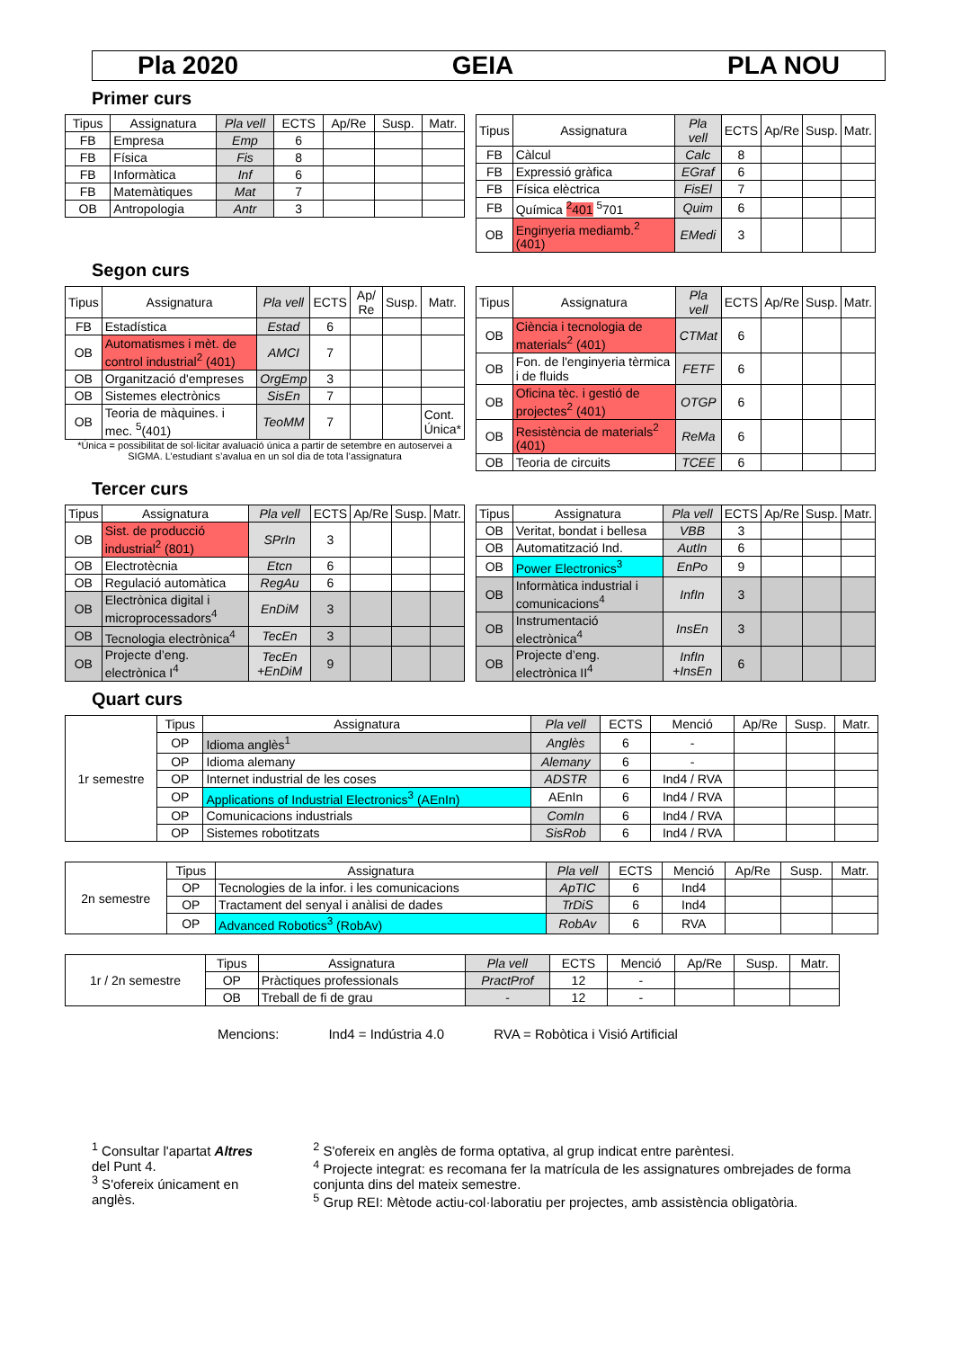Pla 2020 GEIA PLA NOU
Primer curs
| Tipus | Assignatura | Pla vell | ECTS | Ap/Re | Susp. | Matr. |
| --- | --- | --- | --- | --- | --- | --- |
| FB | Empresa | Emp | 6 | | | |
| FB | Física | Fis | 8 | | | |
| FB | Informàtica | Inf | 6 | | | |
| FB | Matemàtiques | Mat | 7 | | | |
| OB | Antropologia | Antr | 3 | | | |
| Tipus | Assignatura | Pla vell | ECTS | Ap/Re | Susp. | Matr. |
| --- | --- | --- | --- | --- | --- | --- |
| FB | Càlcul | Calc | 8 | | | |
| FB | Expressió gràfica | EGraf | 6 | | | |
| FB | Física elèctrica | FisEl | 7 | | | |
| FB | Química <sup>2</sup>401 <sup>5</sup>701 | Quim | 6 | | | |
| OB | Enginyeria mediamb.<sup>2</sup> (401) | EMedi | 3 | | | |
Segon curs
| Tipus | Assignatura | Pla vell | ECTS | Ap/ Re | Susp. | Matr. |
| --- | --- | --- | --- | --- | --- | --- |
| FB | Estadística | Estad | 6 | | | |
| OB | Automatismes i mèt. de control industrial<sup>2</sup> (401) | AMCI | 7 | | | |
| OB | Organització d'empreses | OrgEmp | 3 | | | |
| OB | Sistemes electrònics | SisEn | 7 | | | |
| OB | Teoria de màquines. i mec. <sup>5</sup>(401) | TeoMM | 7 | | | Cont. Única* |
*Única = possibilitat de sol·licitar avaluació única a partir de setembre en autoservei a SIGMA. L’estudiant s’avalua en un sol dia de tota l’assignatura
| Tipus | Assignatura | Pla vell | ECTS | Ap/Re | Susp. | Matr. |
| --- | --- | --- | --- | --- | --- | --- |
| OB | Ciència i tecnologia de materials<sup>2</sup> (401) | CTMat | 6 | | | |
| OB | Fon. de l'enginyeria tèrmica i de fluids | FETF | 6 | | | |
| OB | Oficina tèc. i gestió de projectes<sup>2</sup> (401) | OTGP | 6 | | | |
| OB | Resistència de materials<sup>2</sup> (401) | ReMa | 6 | | | |
| OB | Teoria de circuits | TCEE | 6 | | | |
Tercer curs
| Tipus | Assignatura | Pla vell | ECTS | Ap/Re | Susp. | Matr. |
| --- | --- | --- | --- | --- | --- | --- |
| OB | Sist. de producció industrial<sup>2</sup> (801) | SPrIn | 3 | | | |
| OB | Electrotècnia | Etcn | 6 | | | |
| OB | Regulació automàtica | RegAu | 6 | | | |
| OB | Electrònica digital i microprocessadors<sup>4</sup> | EnDiM | 3 | | | |
| OB | Tecnologia electrònica<sup>4</sup> | TecEn | 3 | | | |
| OB | Projecte d’eng. electrònica I<sup>4</sup> | TecEn +EnDiM | 9 | | | |
| Tipus | Assignatura | Pla vell | ECTS | Ap/Re | Susp. | Matr. |
| --- | --- | --- | --- | --- | --- | --- |
| OB | Veritat, bondat i bellesa | VBB | 3 | | | |
| OB | Automatització Ind. | AutIn | 6 | | | |
| OB | Power Electronics<sup>3</sup> | EnPo | 9 | | | |
| OB | Informàtica industrial i comunicacions<sup>4</sup> | InfIn | 3 | | | |
| OB | Instrumentació electrònica<sup>4</sup> | InsEn | 3 | | | |
| OB | Projecte d’eng. electrònica II<sup>4</sup> | InfIn +InsEn | 6 | | | |
Quart curs
| 1r semestre | Tipus | Assignatura | Pla vell | ECTS | Menció | Ap/Re | Susp. | Matr. |
| | OP | Idioma anglès<sup>1</sup> | Anglès | 6 | - | | | |
| | OP | Idioma alemany | Alemany | 6 | - | | | |
| | OP | Internet industrial de les coses | ADSTR | 6 | Ind4 / RVA | | | |
| | OP | Applications of Industrial Electronics<sup>3</sup> (AEnIn) | AEnIn | 6 | Ind4 / RVA | | | |
| | OP | Comunicacions industrials | ComIn | 6 | Ind4 / RVA | | | |
| | OP | Sistemes robotitzats | SisRob | 6 | Ind4 / RVA | | | |
| 2n semestre | Tipus | Assignatura | Pla vell | ECTS | Menció | Ap/Re | Susp. | Matr. |
| | OP | Tecnologies de la infor. i les comunicacions | ApTIC | 6 | Ind4 | | | |
| | OP | Tractament del senyal i anàlisi de dades | TrDiS | 6 | Ind4 | | | |
| | OP | Advanced Robotics<sup>3</sup> (RobAv) | RobAv | 6 | RVA | | | |
| 1r / 2n semestre | Tipus | Assignatura | Pla vell | ECTS | Menció | Ap/Re | Susp. | Matr. |
| | OP | Pràctiques professionals | PractProf | 12 | - | | | |
| | OB | Treball de fi de grau | - | 12 | - | | | |
Mencions: Ind4 = Indústria 4.0 RVA = Robòtica i Visió Artificial
<sup>1</sup> Consultar l'apartat Altres del Punt 4.
<sup>3</sup> S'ofereix únicament en anglès.
<sup>2</sup> S'ofereix en anglès de forma optativa, al grup indicat entre parèntesi.
<sup>4</sup> Projecte integrat: es recomana fer la matrícula de les assignatures ombrejades de forma conjunta dins del mateix semestre.
<sup>5</sup> Grup REI: Mètode actiu-col·laboratiu per projectes, amb assistència obligatòria.